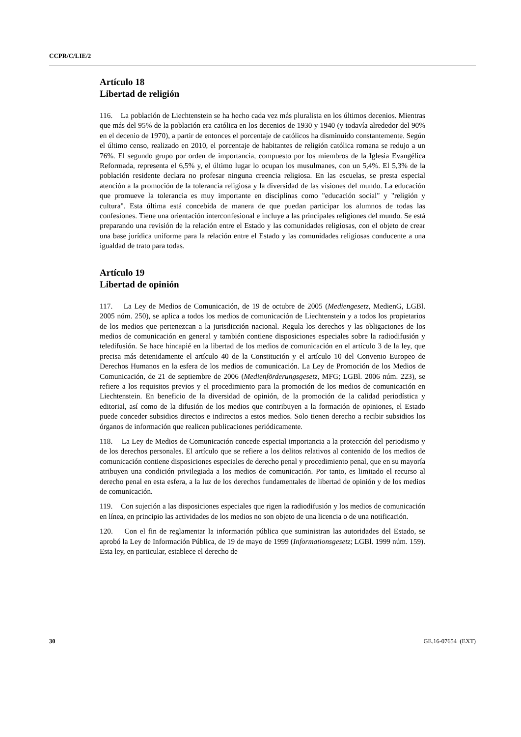CCPR/C/LIE/2
Artículo 18
Libertad de religión
116. La población de Liechtenstein se ha hecho cada vez más pluralista en los últimos decenios. Mientras que más del 95% de la población era católica en los decenios de 1930 y 1940 (y todavía alrededor del 90% en el decenio de 1970), a partir de entonces el porcentaje de católicos ha disminuido constantemente. Según el último censo, realizado en 2010, el porcentaje de habitantes de religión católica romana se redujo a un 76%. El segundo grupo por orden de importancia, compuesto por los miembros de la Iglesia Evangélica Reformada, representa el 6,5% y, el último lugar lo ocupan los musulmanes, con un 5,4%. El 5,3% de la población residente declara no profesar ninguna creencia religiosa. En las escuelas, se presta especial atención a la promoción de la tolerancia religiosa y la diversidad de las visiones del mundo. La educación que promueve la tolerancia es muy importante en disciplinas como "educación social" y "religión y cultura". Esta última está concebida de manera de que puedan participar los alumnos de todas las confesiones. Tiene una orientación interconfesional e incluye a las principales religiones del mundo. Se está preparando una revisión de la relación entre el Estado y las comunidades religiosas, con el objeto de crear una base jurídica uniforme para la relación entre el Estado y las comunidades religiosas conducente a una igualdad de trato para todas.
Artículo 19
Libertad de opinión
117. La Ley de Medios de Comunicación, de 19 de octubre de 2005 (Mediengesetz, MedienG, LGBl. 2005 núm. 250), se aplica a todos los medios de comunicación de Liechtenstein y a todos los propietarios de los medios que pertenezcan a la jurisdicción nacional. Regula los derechos y las obligaciones de los medios de comunicación en general y también contiene disposiciones especiales sobre la radiodifusión y teledifusión. Se hace hincapié en la libertad de los medios de comunicación en el artículo 3 de la ley, que precisa más detenidamente el artículo 40 de la Constitución y el artículo 10 del Convenio Europeo de Derechos Humanos en la esfera de los medios de comunicación. La Ley de Promoción de los Medios de Comunicación, de 21 de septiembre de 2006 (Medienförderungsgesetz, MFG; LGBl. 2006 núm. 223), se refiere a los requisitos previos y el procedimiento para la promoción de los medios de comunicación en Liechtenstein. En beneficio de la diversidad de opinión, de la promoción de la calidad periodística y editorial, así como de la difusión de los medios que contribuyen a la formación de opiniones, el Estado puede conceder subsidios directos e indirectos a estos medios. Solo tienen derecho a recibir subsidios los órganos de información que realicen publicaciones periódicamente.
118. La Ley de Medios de Comunicación concede especial importancia a la protección del periodismo y de los derechos personales. El artículo que se refiere a los delitos relativos al contenido de los medios de comunicación contiene disposiciones especiales de derecho penal y procedimiento penal, que en su mayoría atribuyen una condición privilegiada a los medios de comunicación. Por tanto, es limitado el recurso al derecho penal en esta esfera, a la luz de los derechos fundamentales de libertad de opinión y de los medios de comunicación.
119. Con sujeción a las disposiciones especiales que rigen la radiodifusión y los medios de comunicación en línea, en principio las actividades de los medios no son objeto de una licencia o de una notificación.
120. Con el fin de reglamentar la información pública que suministran las autoridades del Estado, se aprobó la Ley de Información Pública, de 19 de mayo de 1999 (Informationsgesetz; LGBl. 1999 núm. 159). Esta ley, en particular, establece el derecho de
30 GE.16-07654 (EXT)